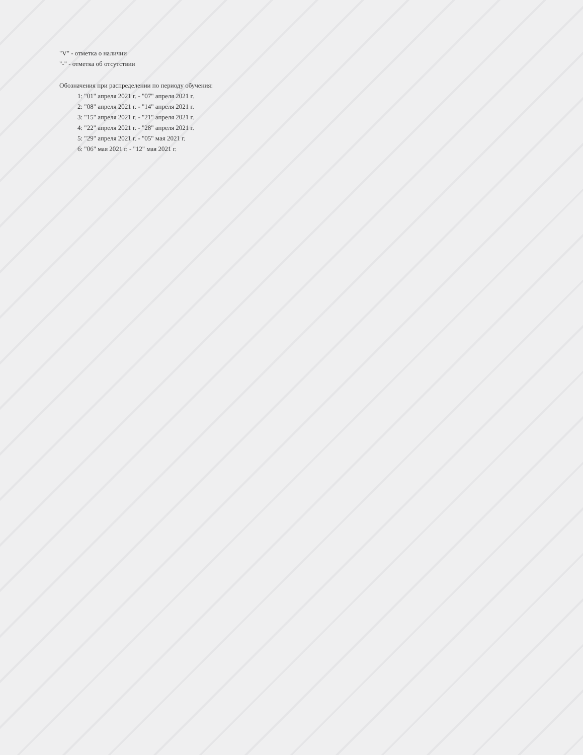"V" - отметка о наличии
"-" - отметка об отсутствии
Обозначения при распределении по периоду обучения:
1: "01" апреля 2021 г. - "07" апреля 2021 г.
2: "08" апреля 2021 г. - "14" апреля 2021 г.
3: "15" апреля 2021 г. - "21" апреля 2021 г.
4: "22" апреля 2021 г. - "28" апреля 2021 г.
5: "29" апреля 2021 г. - "05" мая 2021 г.
6: "06" мая 2021 г. - "12" мая 2021 г.